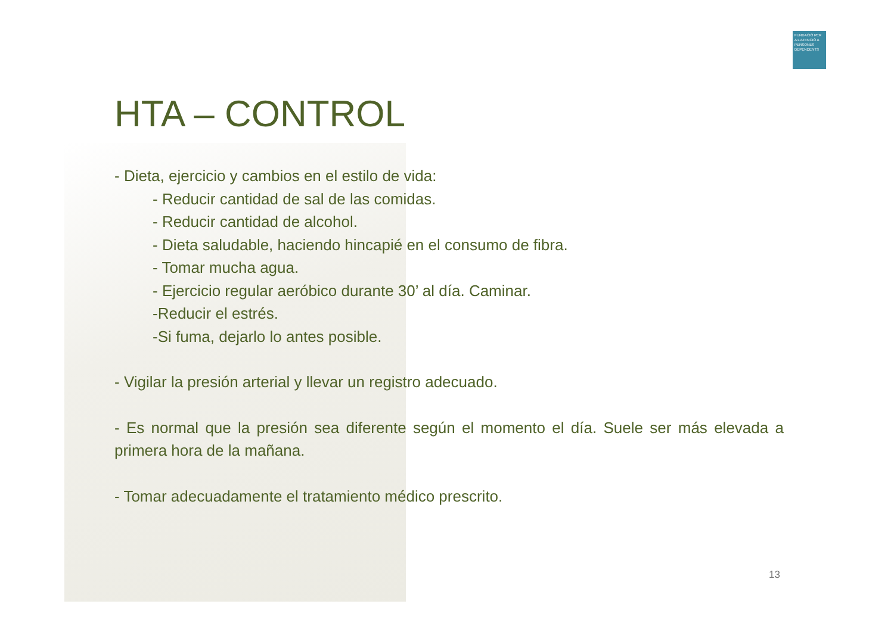FUNDACIÓ PER A L'ATENCIÓ A PERSONES DEPENDENTS
HTA – CONTROL
- Dieta, ejercicio y cambios en el estilo de vida:
- Reducir cantidad de sal de las comidas.
- Reducir cantidad de alcohol.
- Dieta saludable, haciendo hincapié en el consumo de fibra.
- Tomar mucha agua.
- Ejercicio regular aeróbico durante 30’ al día. Caminar.
-Reducir el estrés.
-Si fuma, dejarlo lo antes posible.
- Vigilar la presión arterial y llevar un registro adecuado.
- Es normal que la presión sea diferente según el momento el día. Suele ser más elevada a primera hora de la mañana.
- Tomar adecuadamente el tratamiento médico prescrito.
13